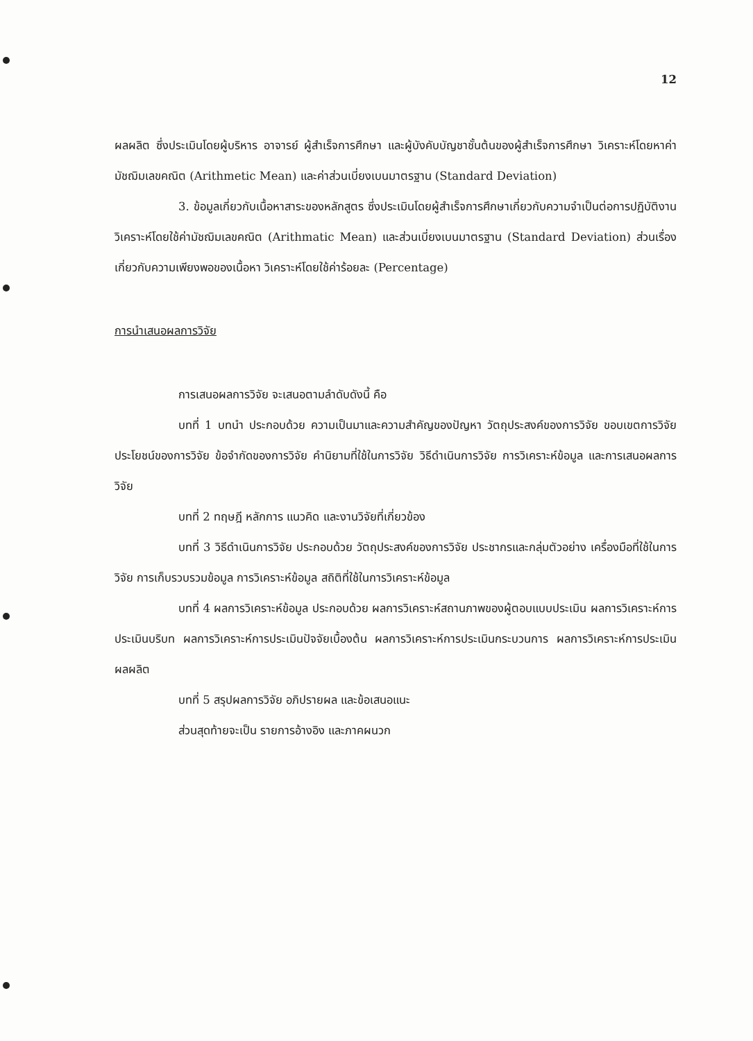12
ผลผลิต ซึ่งประเมินโดยผู้บริหาร อาจารย์ ผู้สำเร็จการศึกษา และผู้บังคับบัญชาชั้นต้นของผู้สำเร็จการศึกษา วิเคราะห์โดยหาค่ามัชฌิมเลขคณิต (Arithmetic Mean) และค่าส่วนเบี่ยงเบนมาตรฐาน (Standard Deviation)
3. ข้อมูลเกี่ยวกับเนื้อหาสาระของหลักสูตร ซึ่งประเมินโดยผู้สำเร็จการศึกษาเกี่ยวกับความจำเป็นต่อการปฏิบัติงาน วิเคราะห์โดยใช้ค่ามัชฌิมเลขคณิต (Arithmatic Mean) และส่วนเบี่ยงเบนมาตรฐาน (Standard Deviation) ส่วนเรื่องเกี่ยวกับความเพียงพอของเนื้อหา วิเคราะห์โดยใช้ค่าร้อยละ (Percentage)
การนำเสนอผลการวิจัย
การเสนอผลการวิจัย จะเสนอตามลำดับดังนี้ คือ
บทที่ 1 บทนำ ประกอบด้วย ความเป็นมาและความสำคัญของปัญหา วัตถุประสงค์ของการวิจัย ขอบเขตการวิจัย ประโยชน์ของการวิจัย ข้อจำกัดของการวิจัย คำนิยามที่ใช้ในการวิจัย วิธีดำเนินการวิจัย การวิเคราะห์ข้อมูล และการเสนอผลการวิจัย
บทที่ 2 ทฤษฎี หลักการ แนวคิด และงานวิจัยที่เกี่ยวข้อง
บทที่ 3 วิธีดำเนินการวิจัย ประกอบด้วย วัตถุประสงค์ของการวิจัย ประชากรและกลุ่มตัวอย่าง เครื่องมือที่ใช้ในการวิจัย การเก็บรวบรวมข้อมูล การวิเคราะห์ข้อมูล สถิติที่ใช้ในการวิเคราะห์ข้อมูล
บทที่ 4 ผลการวิเคราะห์ข้อมูล ประกอบด้วย ผลการวิเคราะห์สถานภาพของผู้ตอบแบบประเมิน ผลการวิเคราะห์การประเมินบริบท ผลการวิเคราะห์การประเมินปัจจัยเบื้องต้น ผลการวิเคราะห์การประเมินกระบวนการ ผลการวิเคราะห์การประเมินผลผลิต
บทที่ 5 สรุปผลการวิจัย อภิปรายผล และข้อเสนอแนะ
ส่วนสุดท้ายจะเป็น รายการอ้างอิง และภาคผนวก